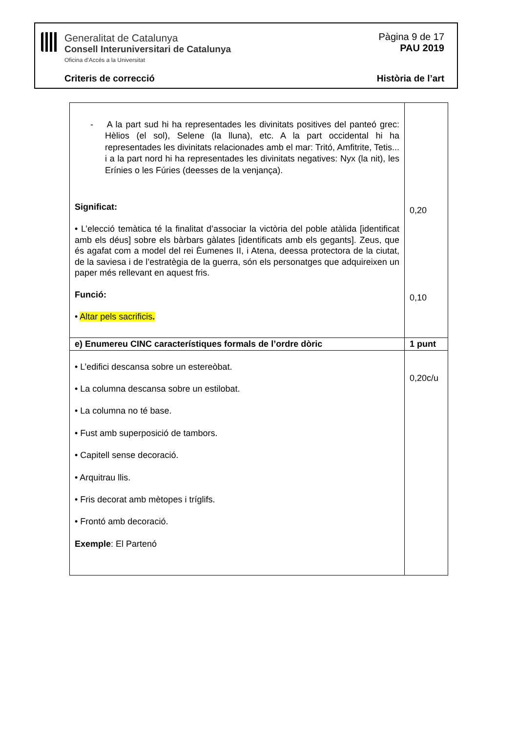Generalitat de Catalunya
Consell Interuniversitari de Catalunya
Oficina d'Accés a la Universitat
Pàgina 9 de 17
PAU 2019
Criteris de correcció Història de l’art
| - A la part sud hi ha representades les divinitats positives del panteó grec: Hèlios (el sol), Selene (la lluna), etc. A la part occidental hi ha representades les divinitats relacionades amb el mar: Tritó, Amfitrite, Tetis... i a la part nord hi ha representades les divinitats negatives: Nyx (la nit), les Erínies o les Fúries (deesses de la venjança). Significat: • L’elecció temàtica té la finalitat d’associar la victòria del poble atàlida [identificat amb els déus] sobre els bàrbars gàlates [identificats amb els gegants]. Zeus, que és agafat com a model del rei Èumenes II, i Atena, deessa protectora de la ciutat, de la saviesa i de l’estratègia de la guerra, són els personatges que adquireixen un paper més rellevant en aquest fris. Funció: • Altar pels sacrificis . | 0,20 0,10 |
| e) Enumereu CINC característiques formals de l’ordre dòric | 1 punt |
| • L’edifici descansa sobre un estereòbat. • La columna descansa sobre un estilobat. • La columna no té base. • Fust amb superposició de tambors. • Capitell sense decoració. • Arquitrau llis. • Fris decorat amb mètopes i tríglifs. • Frontó amb decoració. Exemple : El Partenó | 0,20c/u |